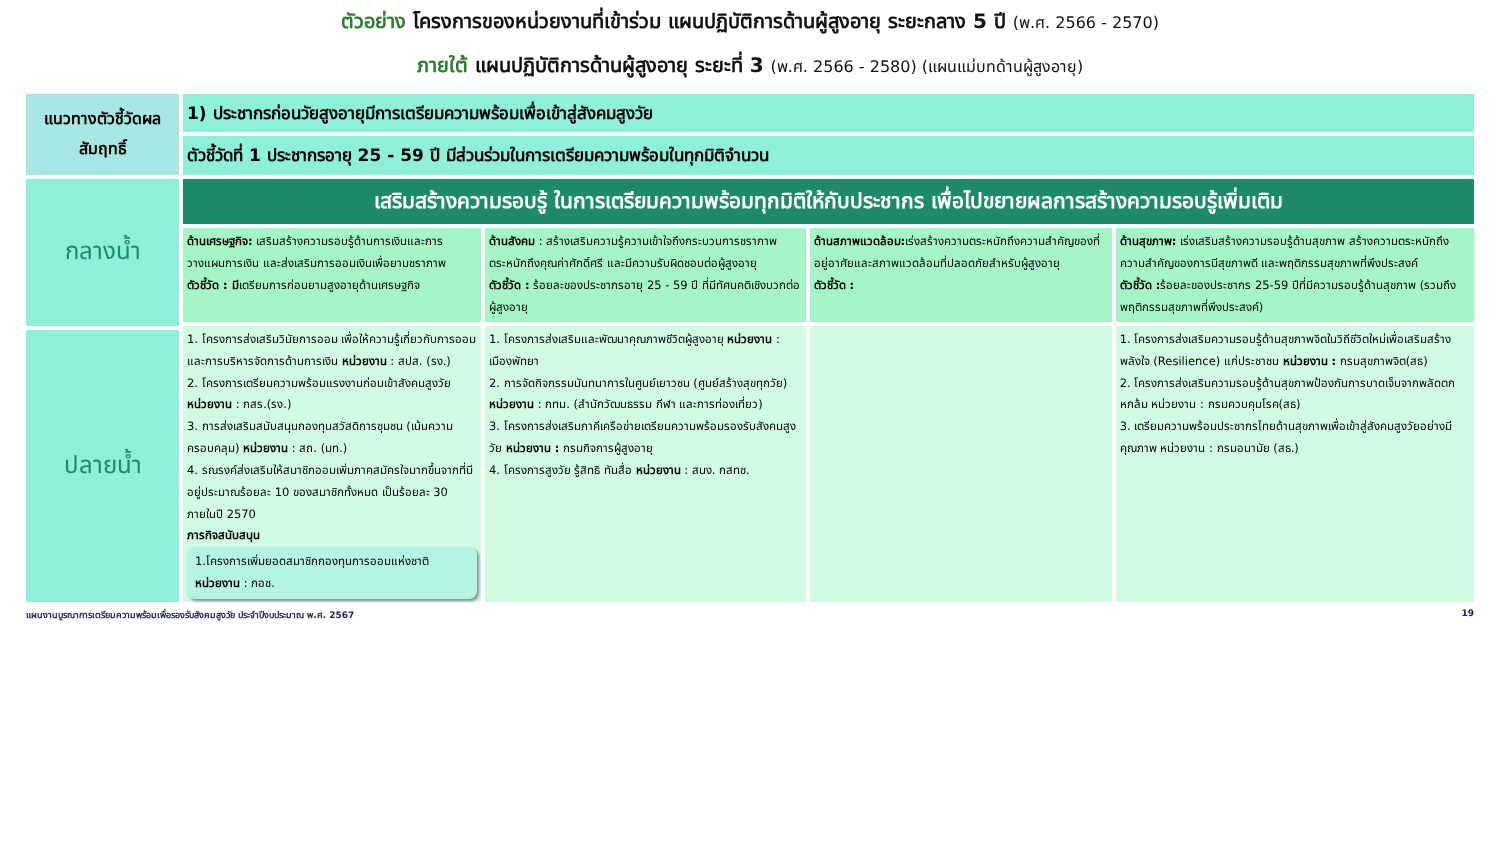ตัวอย่าง โครงการของหน่วยงานที่เข้าร่วม แผนปฏิบัติการด้านผู้สูงอายุ ระยะกลาง 5 ปี (พ.ศ. 2566 - 2570)
ภายใต้ แผนปฏิบัติการด้านผู้สูงอายุ ระยะที่ 3 (พ.ศ. 2566 - 2580) (แผนแม่บทด้านผู้สูงอายุ)
| แนวทางตัวชี้วัดผลสัมฤทธิ์ | 1) ประชากรก่อนวัยสูงอายุมีการเตรียมความพร้อมเพื่อเข้าสู่สังคมสูงวัย | | | |
| | ตัวชี้วัดที่ 1 ประชากรอายุ 25 - 59 ปี มีส่วนร่วมในการเตรียมความพร้อมในทุกมิติจำนวน | | | |
| กลางน้ำ | เสริมสร้างความรอบรู้ ในการเตรียมความพร้อมทุกมิติให้กับประชากร เพื่อไปขยายผลการสร้างความรอบรู้เพิ่มเติม | | | |
| | ด้านเศรษฐกิจ: เสริมสร้างความรอบรู้ด้านการเงินและการวางแผนการเงิน และส่งเสริมการออมเงินเพื่อยามชราภาพ ตัวชี้วัด : มี เตรียมการก่อนยามสูงอายุด้านเศรษฐกิจ | ด้านสังคม : สร้างเสริมความรู้ความเข้าใจถึงกระบวนการชราภาพ ตระหนักถึงคุณค่าศักดิ์ศรี และมีความรับผิดชอบต่อผู้สูงอายุ ตัวชี้วัด : ร้อยละของประชากรอายุ 25 - 59 ปี ที่มีทัศนคติเชิงบวกต่อผู้สูงอายุ | ด้านสภาพแวดล้อม: เร่งสร้างความตระหนักถึงความสำคัญของที่อยู่อาศัยและสภาพแวดล้อมที่ปลอดภัยสำหรับผู้สูงอายุ ตัวชี้วัด : | ด้านสุขภาพ: เร่งเสริมสร้างความรอบรู้ด้านสุขภาพ สร้างความตระหนักถึงความสำคัญของการมีสุขภาพดี และพฤติกรรมสุขภาพที่พึงประสงค์ ตัวชี้วัด : ร้อยละของประชากร 25-59 ปีที่มีความรอบรู้ด้านสุขภาพ (รวมถึงพฤติกรรมสุขภาพที่พึงประสงค์) |
| | 1. โครงการส่งเสริมวินัยการออม เพื่อให้ความรู้เกี่ยวกับการออมและการบริหารจัดการด้านการเงิน หน่วยงาน : สปส. (รง.) 2. โครงการเตรียมความพร้อมแรงงานก่อนเข้าสังคมสูงวัย หน่วยงาน : กสร.(รง.) 3. การส่งเสริมสนับสนุนกองทุนสวัสดิการชุมชน (เน้นความครอบคลุม) หน่วยงาน : สถ. (มท.) 4. รณรงค์ส่งเสริมให้สมาชิกออมเพิ่มภาคสมัครใจมากขึ้นจากที่มีอยู่ประมาณร้อยละ 10 ของสมาชิกทั้งหมด เป็นร้อยละ 30 ภายในปี 2570 ภารกิจสนับสนุน 1.โครงการเพิ่มยอดสมาชิกกองทุนการออมแห่งชาติ หน่วยงาน : กอช. | 1. โครงการส่งเสริมและพัฒนาคุณภาพชีวิตผู้สูงอายุ หน่วยงาน : เมืองพัทยา 2. การจัดกิจกรรมนันทนาการในศูนย์เยาวชน (ศูนย์สร้างสุขทุกวัย) หน่วยงาน : กทม. (สำนักวัฒนธรรม กีฬา และการท่องเที่ยว) 3. โครงการส่งเสริมภาคีเครือข่ายเตรียมความพร้อมรองรับสังคมสูงวัย หน่วยงาน : กรมกิจการผู้สูงอายุ 4. โครงการสูงวัย รู้สิทธิ ทันสื่อ หน่วยงาน : สนง. กสทช. | | 1. โครงการส่งเสริมความรอบรู้ด้านสุขภาพจิตในวิถีชีวิตใหม่เพื่อเสริมสร้างพลังใจ (Resilience) แก่ประชาชน หน่วยงาน : กรมสุขภาพจิต(สธ) 2. โครงการส่งเสริมความรอบรู้ด้านสุขภาพป้องกันการบาดเจ็บจากพลัดตกหกล้ม หน่วยงาน : กรมควบคุมโรค(สธ) 3. เตรียมความพร้อมประชากรไทยด้านสุขภาพเพื่อเข้าสู่สังคมสูงวัยอย่างมีคุณภาพ หน่วยงาน : กรมอนามัย (สธ.) |
| ปลายน้ำ | | | | |
แผนงานบูรณาการเตรียมความพร้อมเพื่อรองรับสังคมสูงวัย ประจำปีงบประมาณ พ.ศ. 2567 19